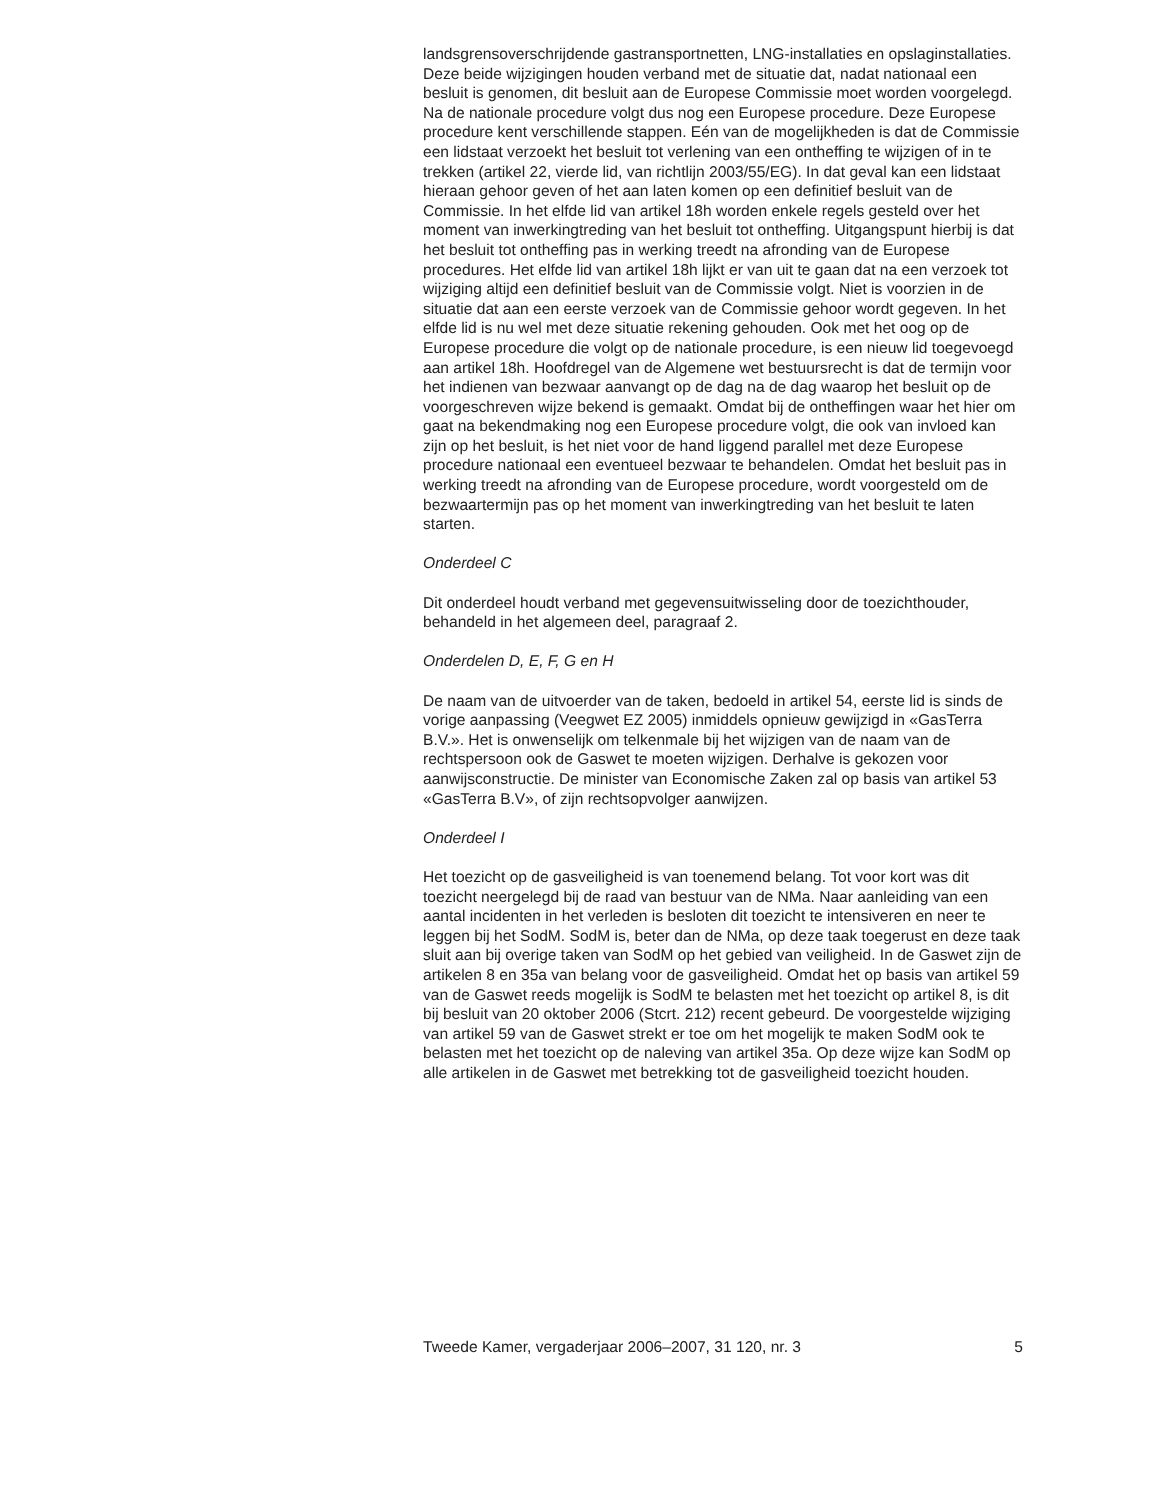landsgrensoverschrijdende gastransportnetten, LNG-installaties en opslaginstallaties. Deze beide wijzigingen houden verband met de situatie dat, nadat nationaal een besluit is genomen, dit besluit aan de Europese Commissie moet worden voorgelegd. Na de nationale procedure volgt dus nog een Europese procedure. Deze Europese procedure kent verschillende stappen. Eén van de mogelijkheden is dat de Commissie een lidstaat verzoekt het besluit tot verlening van een ontheffing te wijzigen of in te trekken (artikel 22, vierde lid, van richtlijn 2003/55/EG). In dat geval kan een lidstaat hieraan gehoor geven of het aan laten komen op een definitief besluit van de Commissie. In het elfde lid van artikel 18h worden enkele regels gesteld over het moment van inwerkingtreding van het besluit tot ontheffing. Uitgangspunt hierbij is dat het besluit tot ontheffing pas in werking treedt na afronding van de Europese procedures. Het elfde lid van artikel 18h lijkt er van uit te gaan dat na een verzoek tot wijziging altijd een definitief besluit van de Commissie volgt. Niet is voorzien in de situatie dat aan een eerste verzoek van de Commissie gehoor wordt gegeven. In het elfde lid is nu wel met deze situatie rekening gehouden. Ook met het oog op de Europese procedure die volgt op de nationale procedure, is een nieuw lid toegevoegd aan artikel 18h. Hoofdregel van de Algemene wet bestuursrecht is dat de termijn voor het indienen van bezwaar aanvangt op de dag na de dag waarop het besluit op de voorgeschreven wijze bekend is gemaakt. Omdat bij de ontheffingen waar het hier om gaat na bekendmaking nog een Europese procedure volgt, die ook van invloed kan zijn op het besluit, is het niet voor de hand liggend parallel met deze Europese procedure nationaal een eventueel bezwaar te behandelen. Omdat het besluit pas in werking treedt na afronding van de Europese procedure, wordt voorgesteld om de bezwaartermijn pas op het moment van inwerkingtreding van het besluit te laten starten.
Onderdeel C
Dit onderdeel houdt verband met gegevensuitwisseling door de toezichthouder, behandeld in het algemeen deel, paragraaf 2.
Onderdelen D, E, F, G en H
De naam van de uitvoerder van de taken, bedoeld in artikel 54, eerste lid is sinds de vorige aanpassing (Veegwet EZ 2005) inmiddels opnieuw gewijzigd in «GasTerra B.V.». Het is onwenselijk om telkenmale bij het wijzigen van de naam van de rechtspersoon ook de Gaswet te moeten wijzigen. Derhalve is gekozen voor aanwijsconstructie. De minister van Economische Zaken zal op basis van artikel 53 «GasTerra B.V», of zijn rechtsopvolger aanwijzen.
Onderdeel I
Het toezicht op de gasveiligheid is van toenemend belang. Tot voor kort was dit toezicht neergelegd bij de raad van bestuur van de NMa. Naar aanleiding van een aantal incidenten in het verleden is besloten dit toezicht te intensiveren en neer te leggen bij het SodM. SodM is, beter dan de NMa, op deze taak toegerust en deze taak sluit aan bij overige taken van SodM op het gebied van veiligheid. In de Gaswet zijn de artikelen 8 en 35a van belang voor de gasveiligheid. Omdat het op basis van artikel 59 van de Gaswet reeds mogelijk is SodM te belasten met het toezicht op artikel 8, is dit bij besluit van 20 oktober 2006 (Stcrt. 212) recent gebeurd. De voorgestelde wijziging van artikel 59 van de Gaswet strekt er toe om het mogelijk te maken SodM ook te belasten met het toezicht op de naleving van artikel 35a. Op deze wijze kan SodM op alle artikelen in de Gaswet met betrekking tot de gasveiligheid toezicht houden.
Tweede Kamer, vergaderjaar 2006–2007, 31 120, nr. 3 5